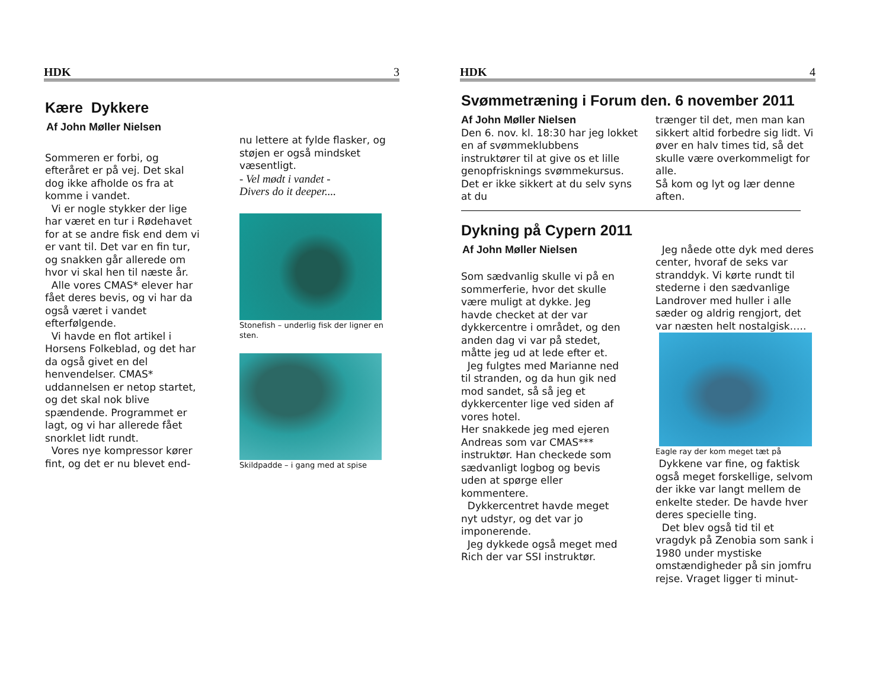HDK 3
Kære Dykkere
Af John Møller Nielsen
Sommeren er forbi, og efteråret er på vej. Det skal dog ikke afholde os fra at komme i vandet.
Vi er nogle stykker der lige har været en tur i Rødehavet for at se andre fisk end dem vi er vant til. Det var en fin tur, og snakken går allerede om hvor vi skal hen til næste år.
Alle vores CMAS* elever har fået deres bevis, og vi har da også været i vandet efterfølgende.
Vi havde en flot artikel i Horsens Folkeblad, og det har da også givet en del henvendelser. CMAS* uddannelsen er netop startet, og det skal nok blive spændende. Programmet er lagt, og vi har allerede fået snorklet lidt rundt.
Vores nye kompressor kører fint, og det er nu blevet end-
nu lettere at fylde flasker, og støjen er også mindsket væsentligt.
- Vel mødt i vandet -
Divers do it deeper....
Stonefish – underlig fisk der ligner en sten.
Skildpadde – i gang med at spise
HDK 4
Svømmetræning i Forum den. 6 november 2011
Af John Møller Nielsen
Den 6. nov. kl. 18:30 har jeg lokket en af svømmeklubbens instruktører til at give os et lille genopfrisknings svømmekursus. Det er ikke sikkert at du selv syns at du
trænger til det, men man kan sikkert altid forbedre sig lidt. Vi øver en halv times tid, så det skulle være overkommeligt for alle.
Så kom og lyt og lær denne aften.
Dykning på Cypern 2011
Af John Møller Nielsen
Som sædvanlig skulle vi på en sommerferie, hvor det skulle være muligt at dykke. Jeg havde checket at der var dykkercentre i området, og den anden dag vi var på stedet, måtte jeg ud at lede efter et.
Jeg fulgtes med Marianne ned til stranden, og da hun gik ned mod sandet, så så jeg et dykkercenter lige ved siden af vores hotel.
Her snakkede jeg med ejeren Andreas som var CMAS*** instruktør. Han checkede som sædvanligt logbog og bevis uden at spørge eller kommentere.
Dykkercentret havde meget nyt udstyr, og det var jo imponerende.
Jeg dykkede også meget med Rich der var SSI instruktør.
Jeg nåede otte dyk med deres center, hvoraf de seks var stranddyk. Vi kørte rundt til stederne i den sædvanlige Landrover med huller i alle sæder og aldrig rengjort, det var næsten helt nostalgisk…..
Eagle ray der kom meget tæt på
Dykkene var fine, og faktisk også meget forskellige, selvom der ikke var langt mellem de enkelte steder. De havde hver deres specielle ting.
Det blev også tid til et vragdyk på Zenobia som sank i 1980 under mystiske omstændigheder på sin jomfru rejse. Vraget ligger ti minut-